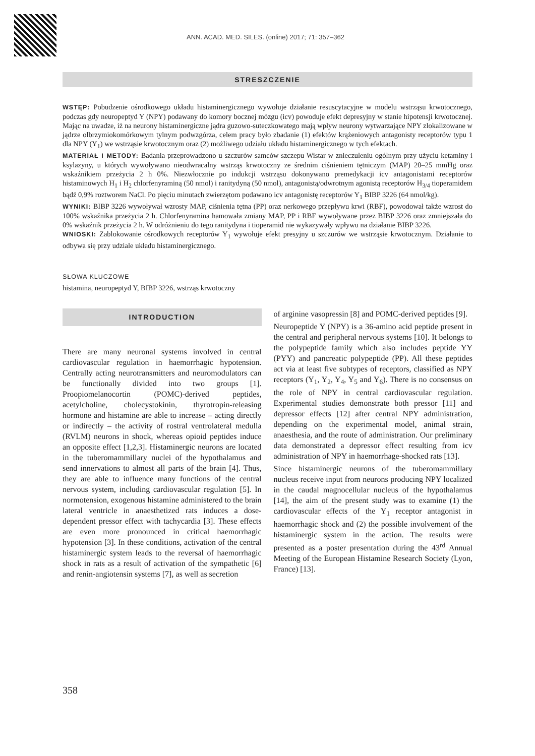ANN. ACAD. MED. SILES. (online) 2017; 71: 357–362
STRESZCZENIE
WSTĘP: Pobudzenie ośrodkowego układu histaminergicznego wywołuje działanie resuscytacyjne w modelu wstrząsu krwotocznego, podczas gdy neuropeptyd Y (NPY) podawany do komory bocznej mózgu (icv) powoduje efekt depresyjny w stanie hipotensji krwotocznej. Mając na uwadze, iż na neurony histaminergiczne jądra guzowo-suteczkowatego mają wpływ neurony wytwarzające NPY zlokalizowane w jądrze olbrzymiokomórkowym tylnym podwzgórza, celem pracy było zbadanie (1) efektów krążeniowych antagonisty receptorów typu 1 dla NPY (Y<sub>1</sub>) we wstrząsie krwotocznym oraz (2) możliwego udziału układu histaminergicznego w tych efektach.
MATERIAŁ I METODY: Badania przeprowadzono u szczurów samców szczepu Wistar w znieczuleniu ogólnym przy użyciu ketaminy i ksylazyny, u których wywoływano nieodwracalny wstrząs krwotoczny ze średnim ciśnieniem tętniczym (MAP) 20–25 mmHg oraz wskaźnikiem przeżycia 2 h 0%. Niezwłocznie po indukcji wstrząsu dokonywano premedykacji icv antagonistami receptorów histaminowych H<sub>1</sub> i H<sub>2</sub> chlorfenyraminą (50 nmol) i ranitydyną (50 nmol), antagonistą/odwrotnym agonistą receptorów H<sub>3/4</sub> tioperamidem bądź 0,9% roztworem NaCl. Po pięciu minutach zwierzętom podawano icv antagonistę receptorów Y<sub>1</sub> BIBP 3226 (64 nmol/kg).
WYNIKI: BIBP 3226 wywoływał wzrosty MAP, ciśnienia tętna (PP) oraz nerkowego przepływu krwi (RBF), powodował także wzrost do 100% wskaźnika przeżycia 2 h. Chlorfenyramina hamowała zmiany MAP, PP i RBF wywoływane przez BIBP 3226 oraz zmniejszała do 0% wskaźnik przeżycia 2 h. W odróżnieniu do tego ranitydyna i tioperamid nie wykazywały wpływu na działanie BIBP 3226.
WNIOSKI: Zablokowanie ośrodkowych receptorów Y<sub>1</sub> wywołuje efekt presyjny u szczurów we wstrząsie krwotocznym. Działanie to odbywa się przy udziale układu histaminergicznego.
SŁOWA KLUCZOWE
histamina, neuropeptyd Y, BIBP 3226, wstrząs krwotoczny
INTRODUCTION
There are many neuronal systems involved in central cardiovascular regulation in haemorrhagic hypotension. Centrally acting neurotransmitters and neuromodulators can be functionally divided into two groups [1]. Proopiomelanocortin (POMC)-derived peptides, acetylcholine, cholecystokinin, thyrotropin-releasing hormone and histamine are able to increase – acting directly or indirectly – the activity of rostral ventrolateral medulla (RVLM) neurons in shock, whereas opioid peptides induce an opposite effect [1,2,3]. Histaminergic neurons are located in the tuberomammillary nuclei of the hypothalamus and send innervations to almost all parts of the brain [4]. Thus, they are able to influence many functions of the central nervous system, including cardiovascular regulation [5]. In normotension, exogenous histamine administered to the brain lateral ventricle in anaesthetized rats induces a dose-dependent pressor effect with tachycardia [3]. These effects are even more pronounced in critical haemorrhagic hypotension [3]. In these conditions, activation of the central histaminergic system leads to the reversal of haemorrhagic shock in rats as a result of activation of the sympathetic [6] and renin-angiotensin systems [7], as well as secretion
of arginine vasopressin [8] and POMC-derived peptides [9].
Neuropeptide Y (NPY) is a 36-amino acid peptide present in the central and peripheral nervous systems [10]. It belongs to the polypeptide family which also includes peptide YY (PYY) and pancreatic polypeptide (PP). All these peptides act via at least five subtypes of receptors, classified as NPY receptors (Y<sub>1</sub>, Y<sub>2</sub>, Y<sub>4</sub>, Y<sub>5</sub> and Y<sub>6</sub>). There is no consensus on the role of NPY in central cardiovascular regulation. Experimental studies demonstrate both pressor [11] and depressor effects [12] after central NPY administration, depending on the experimental model, animal strain, anaesthesia, and the route of administration. Our preliminary data demonstrated a depressor effect resulting from icv administration of NPY in haemorrhage-shocked rats [13].
Since histaminergic neurons of the tuberomammillary nucleus receive input from neurons producing NPY localized in the caudal magnocellular nucleus of the hypothalamus [14], the aim of the present study was to examine (1) the cardiovascular effects of the Y<sub>1</sub> receptor antagonist in haemorrhagic shock and (2) the possible involvement of the histaminergic system in the action. The results were presented as a poster presentation during the 43<sup>rd</sup> Annual Meeting of the European Histamine Research Society (Lyon, France) [13].
358